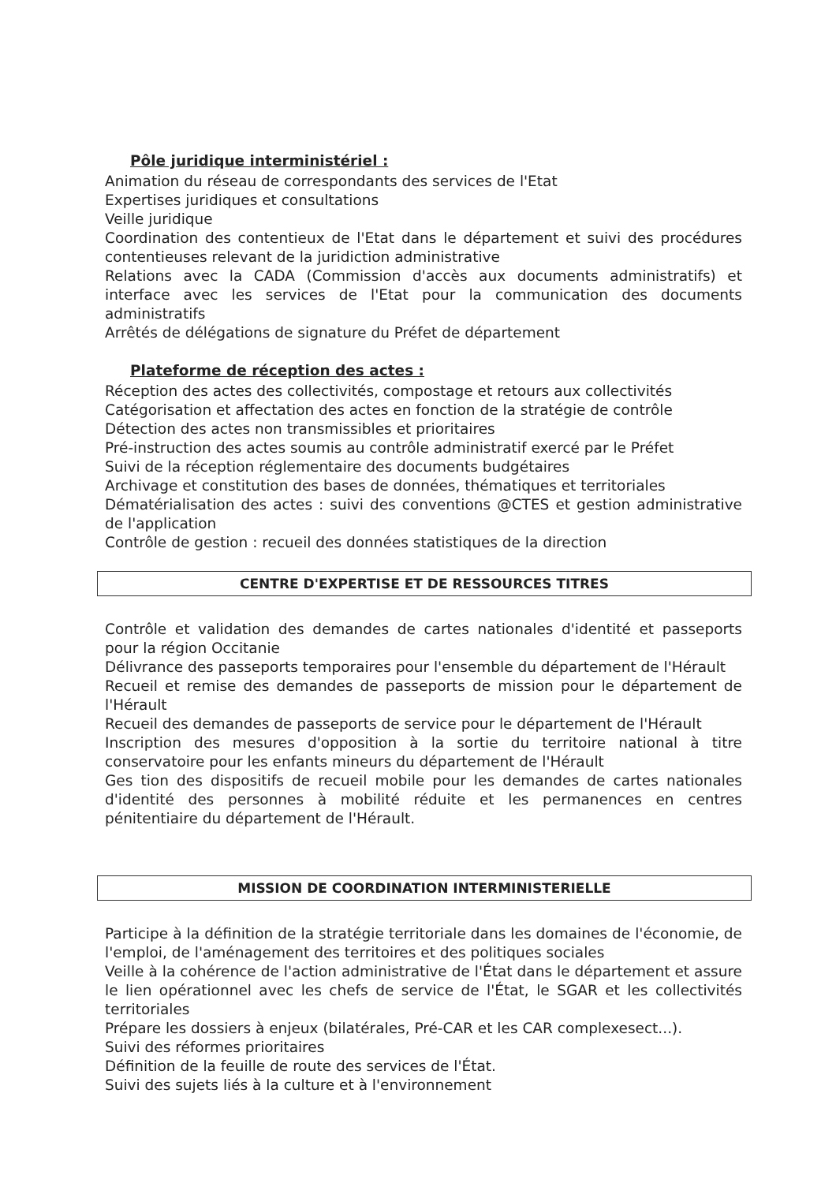Pôle juridique interministériel :
Animation du réseau de correspondants des services de l'Etat
Expertises juridiques et consultations
Veille juridique
Coordination des contentieux de l'Etat dans le département et suivi des procédures contentieuses relevant de la juridiction administrative
Relations avec la CADA (Commission d'accès aux documents administratifs) et interface avec les services de l'Etat pour la communication des documents administratifs
Arrêtés de délégations de signature du Préfet de département
Plateforme de réception des actes :
Réception des actes des collectivités, compostage et retours aux collectivités
Catégorisation et affectation des actes en fonction de la stratégie de contrôle
Détection des actes non transmissibles et prioritaires
Pré-instruction des actes soumis au contrôle administratif exercé par le Préfet
Suivi de la réception réglementaire des documents budgétaires
Archivage et constitution des bases de données, thématiques et territoriales
Dématérialisation des actes : suivi des conventions @CTES et gestion administrative de l'application
Contrôle de gestion : recueil des données statistiques de la direction
CENTRE D'EXPERTISE ET DE RESSOURCES TITRES
Contrôle et validation des demandes de cartes nationales d'identité et passeports pour la région Occitanie
Délivrance des passeports temporaires pour l'ensemble du département de l'Hérault
Recueil et remise des demandes de passeports de mission pour le département de l'Hérault
Recueil des demandes de passeports de service pour le département de l'Hérault
Inscription des mesures d'opposition à la sortie du territoire national à titre conservatoire pour les enfants mineurs du département de l'Hérault
Ges tion des dispositifs de recueil mobile pour les demandes de cartes nationales d'identité des personnes à mobilité réduite et les permanences en centres pénitentiaire du département de l'Hérault.
MISSION DE COORDINATION INTERMINISTERIELLE
Participe à la définition de la stratégie territoriale dans les domaines de l'économie, de l'emploi, de l'aménagement des territoires et des politiques sociales
Veille à la cohérence de l'action administrative de l'État dans le département et assure le lien opérationnel avec les chefs de service de l'État, le SGAR et les collectivités territoriales
Prépare les dossiers à enjeux (bilatérales, Pré-CAR et les CAR complexesect...).
Suivi des réformes prioritaires
Définition de la feuille de route des services de l'État.
Suivi des sujets liés à la culture et à l'environnement